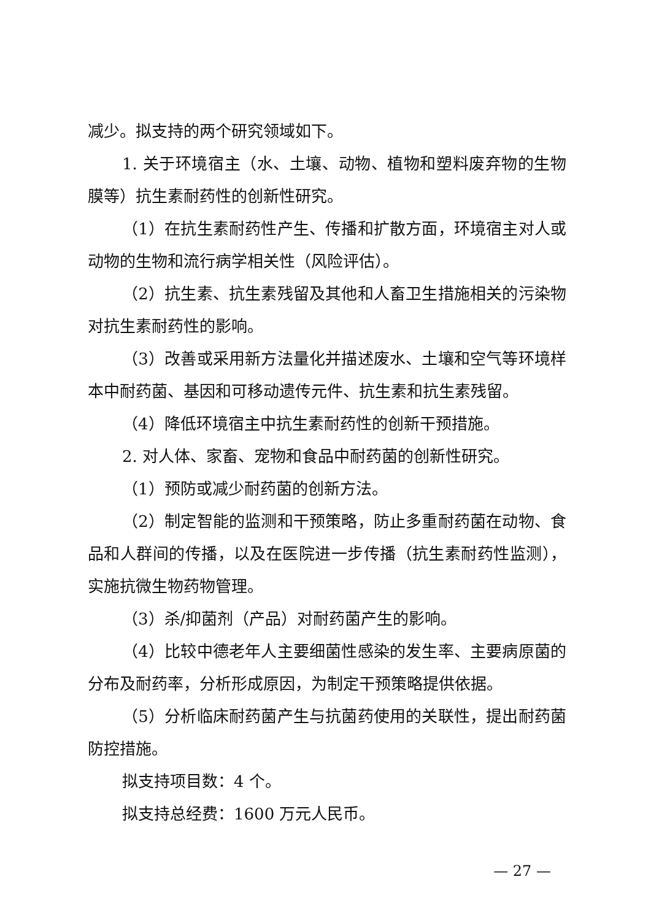减少。拟支持的两个研究领域如下。
1. 关于环境宿主（水、土壤、动物、植物和塑料废弃物的生物膜等）抗生素耐药性的创新性研究。
（1）在抗生素耐药性产生、传播和扩散方面，环境宿主对人或动物的生物和流行病学相关性（风险评估）。
（2）抗生素、抗生素残留及其他和人畜卫生措施相关的污染物对抗生素耐药性的影响。
（3）改善或采用新方法量化并描述废水、土壤和空气等环境样本中耐药菌、基因和可移动遗传元件、抗生素和抗生素残留。
（4）降低环境宿主中抗生素耐药性的创新干预措施。
2. 对人体、家畜、宠物和食品中耐药菌的创新性研究。
（1）预防或减少耐药菌的创新方法。
（2）制定智能的监测和干预策略，防止多重耐药菌在动物、食品和人群间的传播，以及在医院进一步传播（抗生素耐药性监测），实施抗微生物药物管理。
（3）杀/抑菌剂（产品）对耐药菌产生的影响。
（4）比较中德老年人主要细菌性感染的发生率、主要病原菌的分布及耐药率，分析形成原因，为制定干预策略提供依据。
（5）分析临床耐药菌产生与抗菌药使用的关联性，提出耐药菌防控措施。
拟支持项目数：4 个。
拟支持总经费：1600 万元人民币。
— 27 —